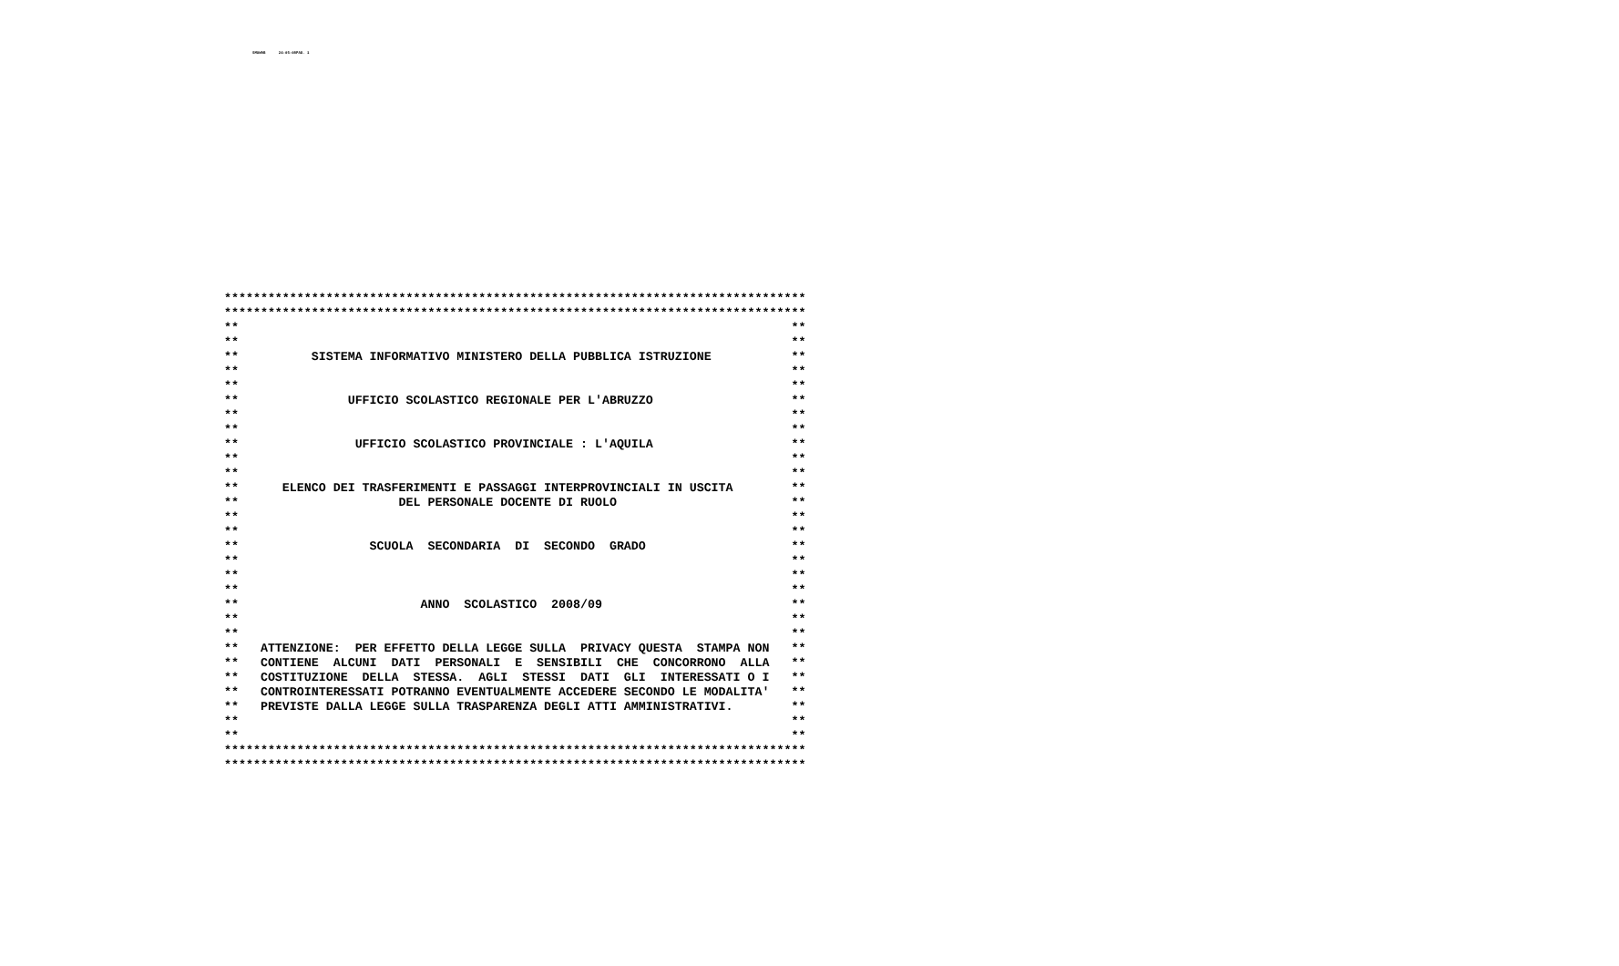SMOW9B 24-05-08PAG. 1
********************************************************************************
********************************************************************************
**                                                                            **
**                                                                            **
**          SISTEMA INFORMATIVO MINISTERO DELLA PUBBLICA ISTRUZIONE           **
**                                                                            **
**                                                                            **
**               UFFICIO SCOLASTICO REGIONALE PER L'ABRUZZO                   **
**                                                                            **
**                                                                            **
**                UFFICIO SCOLASTICO PROVINCIALE : L'AQUILA                   **
**                                                                            **
**                                                                            **
**      ELENCO DEI TRASFERIMENTI E PASSAGGI INTERPROVINCIALI IN USCITA        **
**                      DEL PERSONALE DOCENTE DI RUOLO                        **
**                                                                            **
**                                                                            **
**                  SCUOLA  SECONDARIA  DI  SECONDO  GRADO                    **
**                                                                            **
**                                                                            **
**                                                                            **
**                         ANNO  SCOLASTICO  2008/09                          **
**                                                                            **
**                                                                            **
**   ATTENZIONE:  PER EFFETTO DELLA LEGGE SULLA  PRIVACY QUESTA  STAMPA NON   **
**   CONTIENE  ALCUNI  DATI  PERSONALI  E  SENSIBILI  CHE  CONCORRONO  ALLA   **
**   COSTITUZIONE  DELLA  STESSA.  AGLI  STESSI  DATI  GLI  INTERESSATI O I   **
**   CONTROINTERESSATI POTRANNO EVENTUALMENTE ACCEDERE SECONDO LE MODALITA'   **
**   PREVISTE DALLA LEGGE SULLA TRASPARENZA DEGLI ATTI AMMINISTRATIVI.        **
**                                                                            **
**                                                                            **
********************************************************************************
********************************************************************************